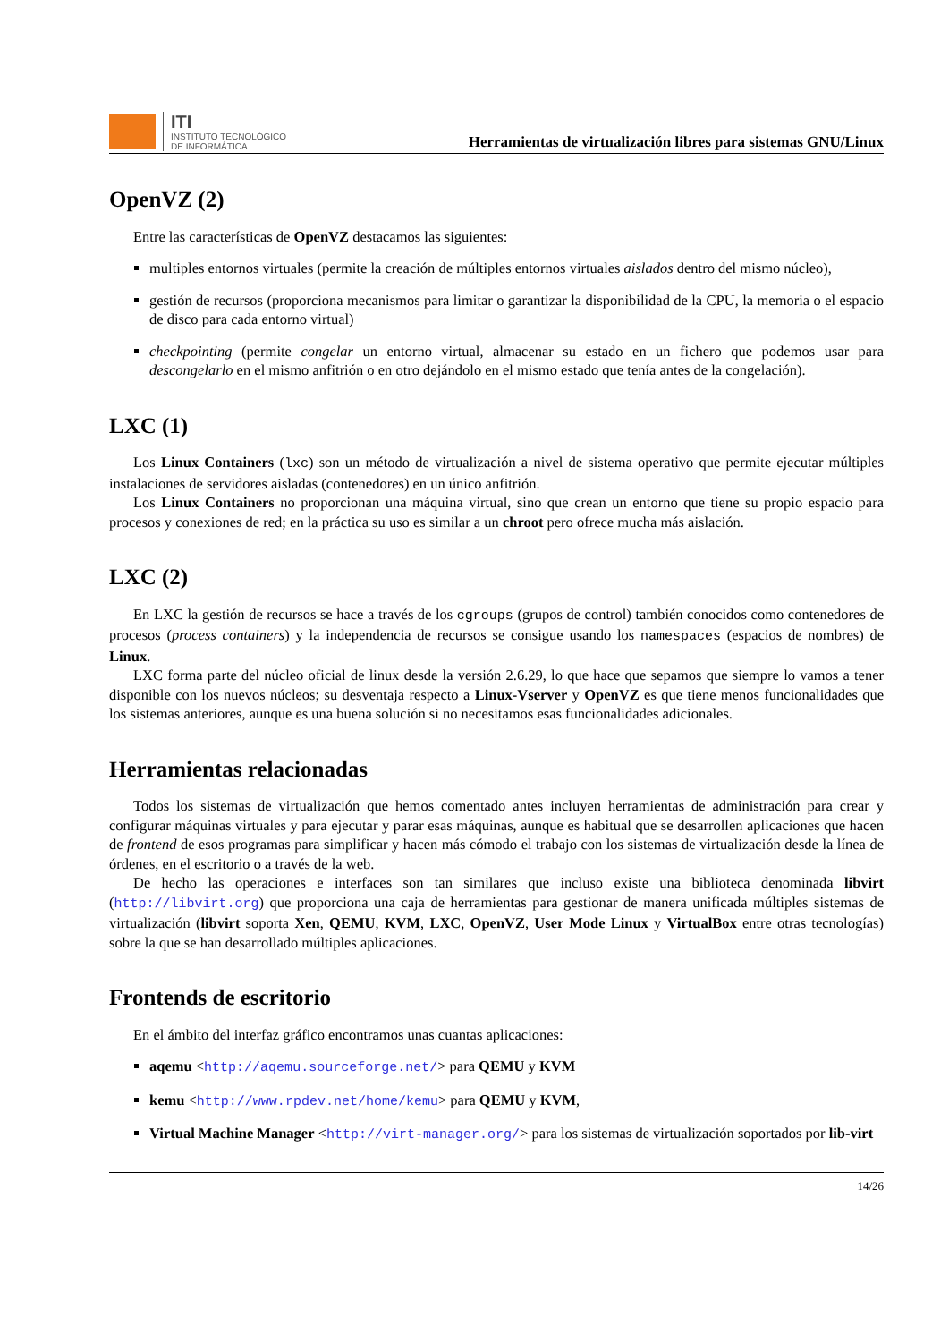ITI
INSTITUTO TECNOLÓGICO
DE INFORMÁTICA
Herramientas de virtualización libres para sistemas GNU/Linux
OpenVZ (2)
Entre las características de OpenVZ destacamos las siguientes:
multiples entornos virtuales (permite la creación de múltiples entornos virtuales aislados dentro del mismo núcleo),
gestión de recursos (proporciona mecanismos para limitar o garantizar la disponibilidad de la CPU, la memoria o el espacio de disco para cada entorno virtual)
checkpointing (permite congelar un entorno virtual, almacenar su estado en un fichero que podemos usar para descongelarlo en el mismo anfitrión o en otro dejándolo en el mismo estado que tenía antes de la congelación).
LXC (1)
Los Linux Containers (lxc) son un método de virtualización a nivel de sistema operativo que permite ejecutar múltiples instalaciones de servidores aisladas (contenedores) en un único anfitrión.
Los Linux Containers no proporcionan una máquina virtual, sino que crean un entorno que tiene su propio espacio para procesos y conexiones de red; en la práctica su uso es similar a un chroot pero ofrece mucha más aislación.
LXC (2)
En LXC la gestión de recursos se hace a través de los cgroups (grupos de control) también conocidos como contenedores de procesos (process containers) y la independencia de recursos se consigue usando los namespaces (espacios de nombres) de Linux.
LXC forma parte del núcleo oficial de linux desde la versión 2.6.29, lo que hace que sepamos que siempre lo vamos a tener disponible con los nuevos núcleos; su desventaja respecto a Linux-Vserver y OpenVZ es que tiene menos funcionalidades que los sistemas anteriores, aunque es una buena solución si no necesitamos esas funcionalidades adicionales.
Herramientas relacionadas
Todos los sistemas de virtualización que hemos comentado antes incluyen herramientas de administración para crear y configurar máquinas virtuales y para ejecutar y parar esas máquinas, aunque es habitual que se desarrollen aplicaciones que hacen de frontend de esos programas para simplificar y hacen más cómodo el trabajo con los sistemas de virtualización desde la línea de órdenes, en el escritorio o a través de la web.
De hecho las operaciones e interfaces son tan similares que incluso existe una biblioteca denominada libvirt (http://libvirt.org) que proporciona una caja de herramientas para gestionar de manera unificada múltiples sistemas de virtualización (libvirt soporta Xen, QEMU, KVM, LXC, OpenVZ, User Mode Linux y VirtualBox entre otras tecnologías) sobre la que se han desarrollado múltiples aplicaciones.
Frontends de escritorio
En el ámbito del interfaz gráfico encontramos unas cuantas aplicaciones:
aqemu <http://aqemu.sourceforge.net/> para QEMU y KVM
kemu <http://www.rpdev.net/home/kemu> para QEMU y KVM,
Virtual Machine Manager <http://virt-manager.org/> para los sistemas de virtualización soportados por lib-virt
14/26